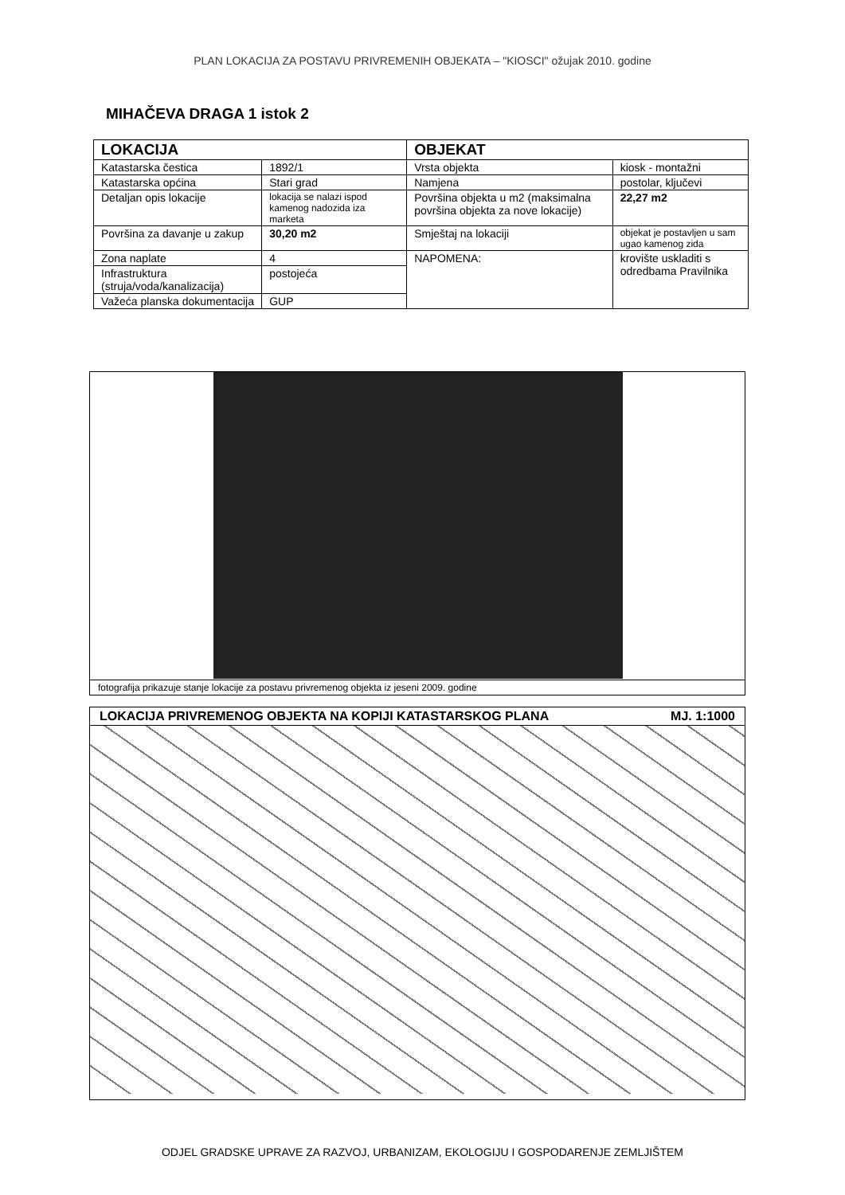PLAN LOKACIJA ZA POSTAVU PRIVREMENIH OBJEKATA – "KIOSCI" ožujak 2010. godine
MIHAČEVA DRAGA 1 istok 2
| LOKACIJA | | OBJEKAT | |
| --- | --- | --- | --- |
| Katastarska čestica | 1892/1 | Vrsta objekta | kiosk - montažni |
| Katastarska općina | Stari grad | Namjena | postolar, ključevi |
| Detaljan opis lokacije | lokacija se nalazi ispod kamenog nadozida iza marketa | Površina objekta u m2 (maksimalna površina objekta za nove lokacije) | 22,27 m2 |
| Površina za davanje u zakup | 30,20 m2 | Smještaj na lokaciji | objekat je postavljen u sam ugao kamenog zida |
| Zona naplate | 4 | NAPOMENA: | krovište uskladiti s odredbama Pravilnika |
| Infrastruktura (struja/voda/kanalizacija) | postojeća | | |
| Važeća planska dokumentacija | GUP | | |
fotografija prikazuje stanje lokacije za postavu privremenog objekta iz jeseni 2009. godine
LOKACIJA PRIVREMENOG OBJEKTA NA KOPIJI KATASTARSKOG PLANA MJ. 1:1000
ODJEL GRADSKE UPRAVE ZA RAZVOJ, URBANIZAM, EKOLOGIJU I GOSPODARENJE ZEMLJIŠTEM